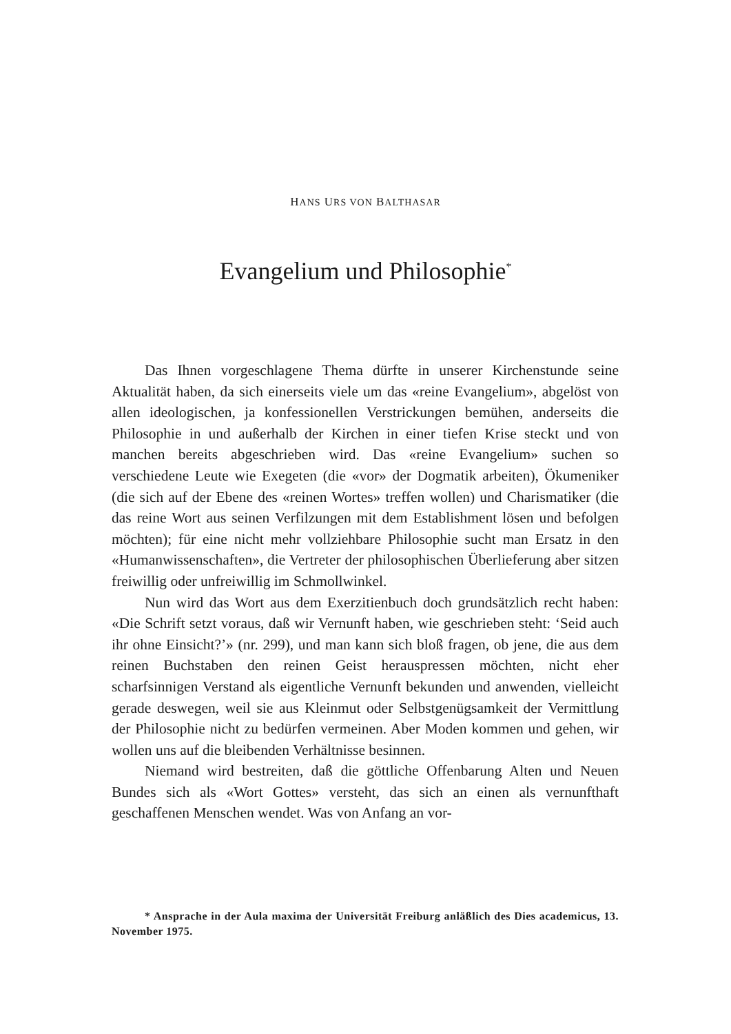HANS URS VON BALTHASAR
Evangelium und Philosophie<sup>*</sup>
Das Ihnen vorgeschlagene Thema dürfte in unserer Kirchenstunde seine Aktualität haben, da sich einerseits viele um das «reine Evangelium», abgelöst von allen ideologischen, ja konfessionellen Verstrickungen bemühen, anderseits die Philosophie in und außerhalb der Kirchen in einer tiefen Krise steckt und von manchen bereits abgeschrieben wird. Das «reine Evangelium» suchen so verschiedene Leute wie Exegeten (die «vor» der Dogmatik arbeiten), Ökumeniker (die sich auf der Ebene des «reinen Wortes» treffen wollen) und Charismatiker (die das reine Wort aus seinen Verfilzungen mit dem Establishment lösen und befolgen möchten); für eine nicht mehr vollziehbare Philosophie sucht man Ersatz in den «Humanwissenschaften», die Vertreter der philosophischen Überlieferung aber sitzen freiwillig oder unfreiwillig im Schmollwinkel.
Nun wird das Wort aus dem Exerzitienbuch doch grundsätzlich recht haben: «Die Schrift setzt voraus, daß wir Vernunft haben, wie geschrieben steht: ‘Seid auch ihr ohne Einsicht?’» (nr. 299), und man kann sich bloß fragen, ob jene, die aus dem reinen Buchstaben den reinen Geist herauspressen möchten, nicht eher scharfsinnigen Verstand als eigentliche Vernunft bekunden und anwenden, vielleicht gerade deswegen, weil sie aus Kleinmut oder Selbstgenügsamkeit der Vermittlung der Philosophie nicht zu bedürfen vermeinen. Aber Moden kommen und gehen, wir wollen uns auf die bleibenden Verhältnisse besinnen.
Niemand wird bestreiten, daß die göttliche Offenbarung Alten und Neuen Bundes sich als «Wort Gottes» versteht, das sich an einen als vernunfthaft geschaffenen Menschen wendet. Was von Anfang an vor-
* Ansprache in der Aula maxima der Universität Freiburg anläßlich des Dies academicus, 13. November 1975.